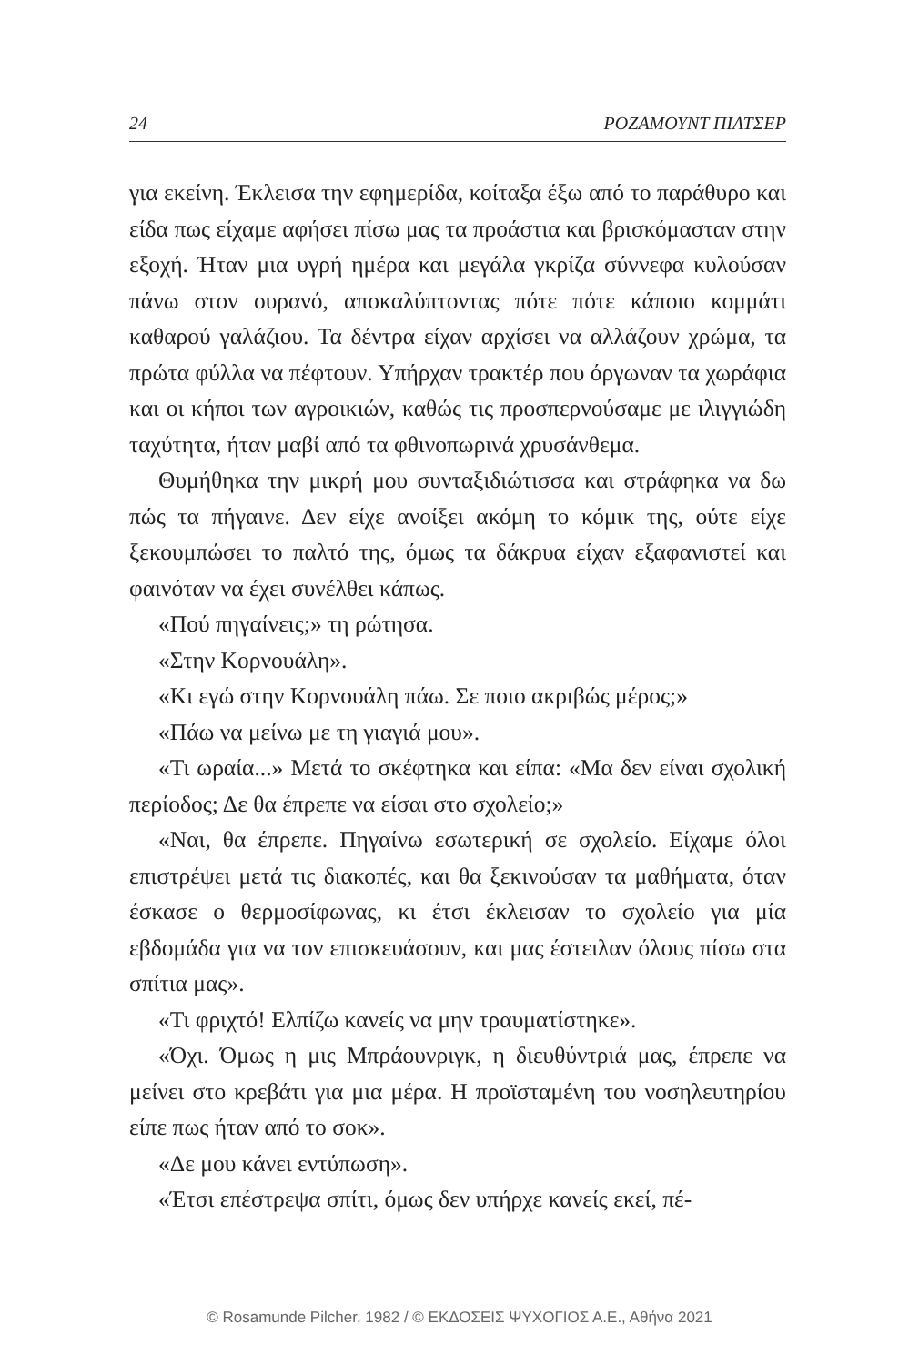24 ΡΟΖΑΜΟΥΝΤ ΠΙΛΤΣΕΡ
για εκείνη. Έκλεισα την εφημερίδα, κοίταξα έξω από το παράθυρο και είδα πως είχαμε αφήσει πίσω μας τα προάστια και βρισκόμασταν στην εξοχή. Ήταν μια υγρή ημέρα και μεγάλα γκρίζα σύννεφα κυλούσαν πάνω στον ουρανό, αποκαλύπτοντας πότε πότε κάποιο κομμάτι καθαρού γαλάζιου. Τα δέντρα είχαν αρχίσει να αλλάζουν χρώμα, τα πρώτα φύλλα να πέφτουν. Υπήρχαν τρακτέρ που όργωναν τα χωράφια και οι κήποι των αγροικιών, καθώς τις προσπερνούσαμε με ιλιγγιώδη ταχύτητα, ήταν μαβί από τα φθινοπωρινά χρυσάνθεμα.
Θυμήθηκα την μικρή μου συνταξιδιώτισσα και στράφηκα να δω πώς τα πήγαινε. Δεν είχε ανοίξει ακόμη το κόμικ της, ούτε είχε ξεκουμπώσει το παλτό της, όμως τα δάκρυα είχαν εξαφανιστεί και φαινόταν να έχει συνέλθει κάπως.
«Πού πηγαίνεις;» τη ρώτησα.
«Στην Κορνουάλη».
«Κι εγώ στην Κορνουάλη πάω. Σε ποιο ακριβώς μέρος;»
«Πάω να μείνω με τη γιαγιά μου».
«Τι ωραία...» Μετά το σκέφτηκα και είπα: «Μα δεν είναι σχολική περίοδος; Δε θα έπρεπε να είσαι στο σχολείο;»
«Ναι, θα έπρεπε. Πηγαίνω εσωτερική σε σχολείο. Είχαμε όλοι επιστρέψει μετά τις διακοπές, και θα ξεκινούσαν τα μαθήματα, όταν έσκασε ο θερμοσίφωνας, κι έτσι έκλεισαν το σχολείο για μία εβδομάδα για να τον επισκευάσουν, και μας έστειλαν όλους πίσω στα σπίτια μας».
«Τι φριχτό! Ελπίζω κανείς να μην τραυματίστηκε».
«Όχι. Όμως η μις Μπράουνριγκ, η διευθύντριά μας, έπρεπε να μείνει στο κρεβάτι για μια μέρα. Η προϊσταμένη του νοσηλευτηρίου είπε πως ήταν από το σοκ».
«Δε μου κάνει εντύπωση».
«Έτσι επέστρεψα σπίτι, όμως δεν υπήρχε κανείς εκεί, πέ-
© Rosamunde Pilcher, 1982 / © ΕΚΔΟΣΕΙΣ ΨΥΧΟΓΙΟΣ Α.Ε., Αθήνα 2021